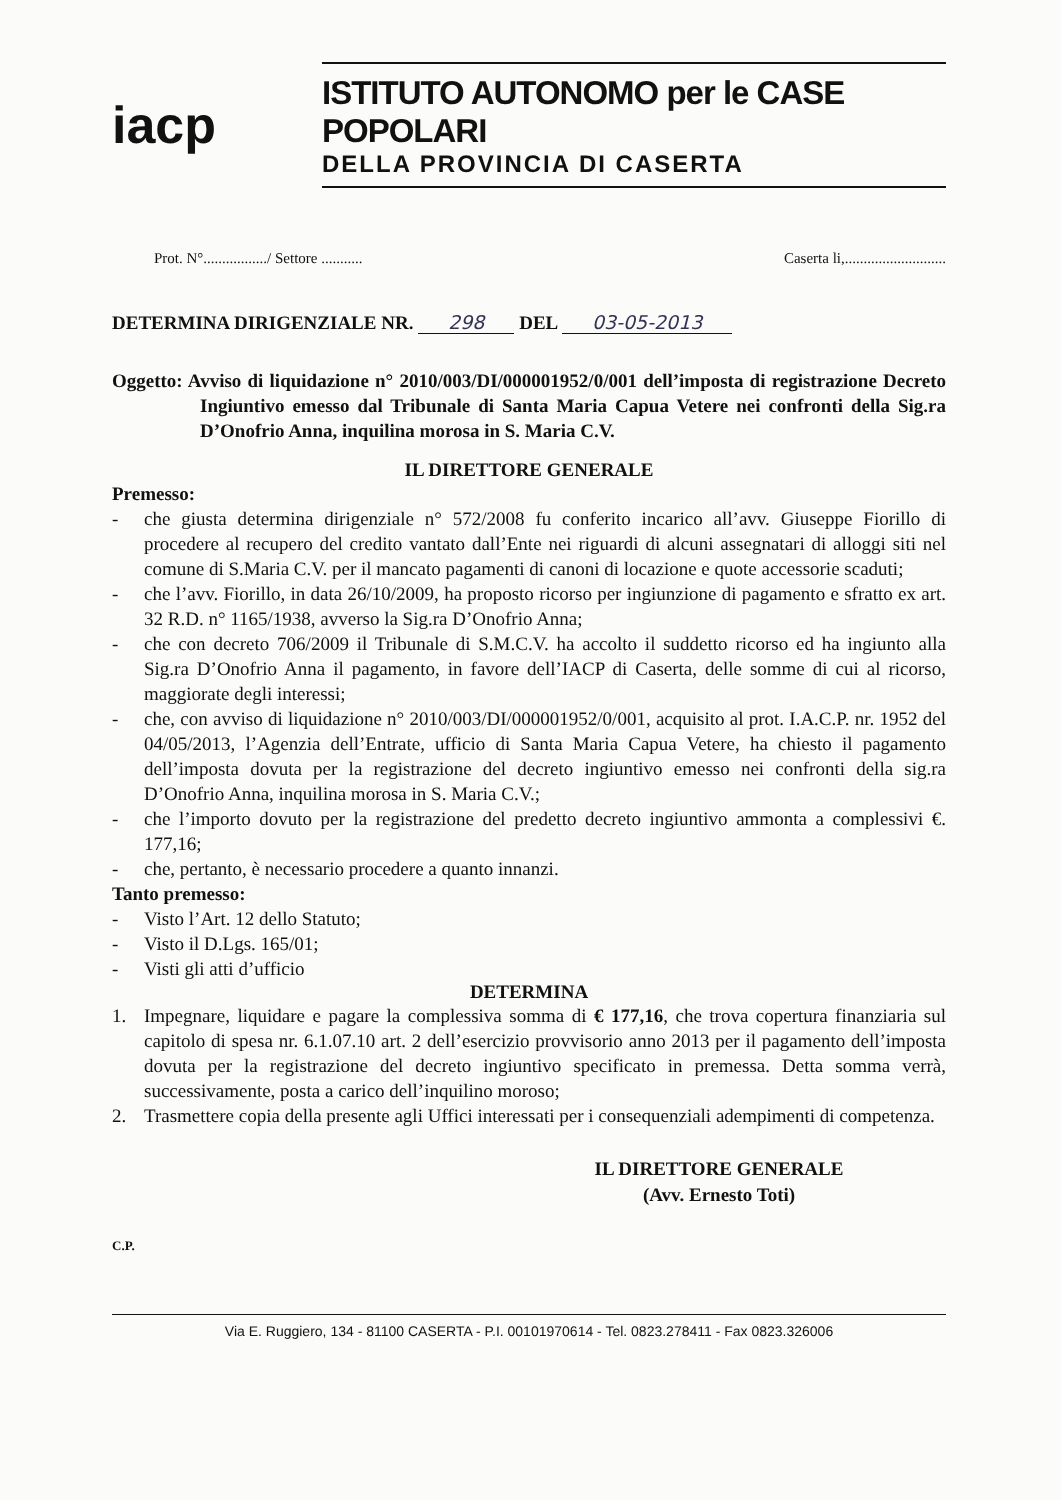iacp
ISTITUTO AUTONOMO per le CASE POPOLARI
DELLA PROVINCIA DI CASERTA
Prot. N°................./ Settore ........... Caserta li,...........................
DETERMINA DIRIGENZIALE NR. 298 DEL 03-05-2013
Oggetto: Avviso di liquidazione n° 2010/003/DI/000001952/0/001 dell’imposta di registrazione Decreto Ingiuntivo emesso dal Tribunale di Santa Maria Capua Vetere nei confronti della Sig.ra D’Onofrio Anna, inquilina morosa in S. Maria C.V.
IL DIRETTORE GENERALE
Premesso:
- che giusta determina dirigenziale n° 572/2008 fu conferito incarico all’avv. Giuseppe Fiorillo di procedere al recupero del credito vantato dall’Ente nei riguardi di alcuni assegnatari di alloggi siti nel comune di S.Maria C.V. per il mancato pagamenti di canoni di locazione e quote accessorie scaduti;
- che l’avv. Fiorillo, in data 26/10/2009, ha proposto ricorso per ingiunzione di pagamento e sfratto ex art. 32 R.D. n° 1165/1938, avverso la Sig.ra D’Onofrio Anna;
- che con decreto 706/2009 il Tribunale di S.M.C.V. ha accolto il suddetto ricorso ed ha ingiunto alla Sig.ra D’Onofrio Anna il pagamento, in favore dell’IACP di Caserta, delle somme di cui al ricorso, maggiorate degli interessi;
- che, con avviso di liquidazione n° 2010/003/DI/000001952/0/001, acquisito al prot. I.A.C.P. nr. 1952 del 04/05/2013, l’Agenzia dell’Entrate, ufficio di Santa Maria Capua Vetere, ha chiesto il pagamento dell’imposta dovuta per la registrazione del decreto ingiuntivo emesso nei confronti della sig.ra D’Onofrio Anna, inquilina morosa in S. Maria C.V.;
- che l’importo dovuto per la registrazione del predetto decreto ingiuntivo ammonta a complessivi €. 177,16;
- che, pertanto, è necessario procedere a quanto innanzi.
Tanto premesso:
- Visto l’Art. 12 dello Statuto;
- Visto il D.Lgs. 165/01;
- Visti gli atti d’ufficio
DETERMINA
1. Impegnare, liquidare e pagare la complessiva somma di € 177,16, che trova copertura finanziaria sul capitolo di spesa nr. 6.1.07.10 art. 2 dell’esercizio provvisorio anno 2013 per il pagamento dell’imposta dovuta per la registrazione del decreto ingiuntivo specificato in premessa. Detta somma verrà, successivamente, posta a carico dell’inquilino moroso;
2. Trasmettere copia della presente agli Uffici interessati per i consequenziali adempimenti di competenza.
IL DIRETTORE GENERALE
(Avv. Ernesto Toti)
C.P.
Via E. Ruggiero, 134 - 81100 CASERTA - P.I. 00101970614 - Tel. 0823.278411 - Fax 0823.326006